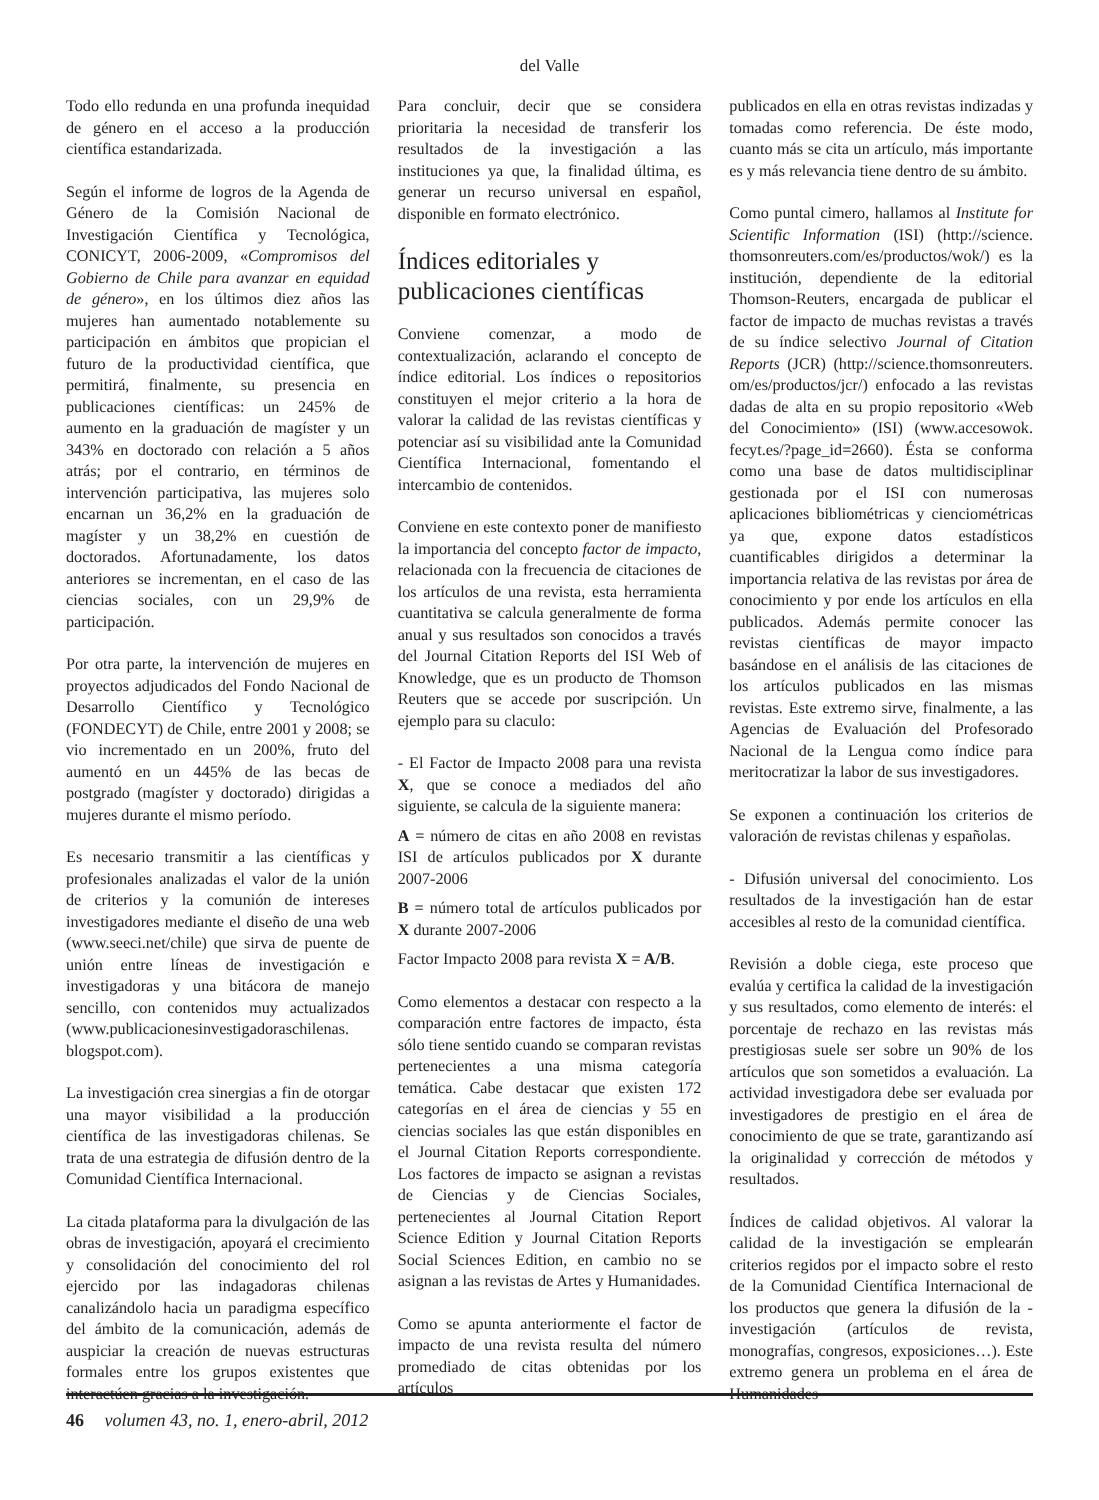del Valle
Todo ello redunda en una profunda inequidad de género en el acceso a la producción científica estandarizada.
Según el informe de logros de la Agenda de Género de la Comisión Nacional de Investigación Científica y Tecnológica, CONICYT, 2006-2009, «Compromisos del Gobierno de Chile para avanzar en equidad de género», en los últimos diez años las mujeres han aumentado notablemente su participación en ámbitos que propician el futuro de la productividad científica, que permitirá, finalmente, su presencia en publicaciones científicas: un 245% de aumento en la graduación de magíster y un 343% en doctorado con relación a 5 años atrás; por el contrario, en términos de intervención participativa, las mujeres solo encarnan un 36,2% en la graduación de magíster y un 38,2% en cuestión de doctorados. Afortunadamente, los datos anteriores se incrementan, en el caso de las ciencias sociales, con un 29,9% de participación.
Por otra parte, la intervención de mujeres en proyectos adjudicados del Fondo Nacional de Desarrollo Científico y Tecnológico (FONDECYT) de Chile, entre 2001 y 2008; se vio incrementado en un 200%, fruto del aumentó en un 445% de las becas de postgrado (magíster y doctorado) dirigidas a mujeres durante el mismo período.
Es necesario transmitir a las científicas y profesionales analizadas el valor de la unión de criterios y la comunión de intereses investigadores mediante el diseño de una web (www.seeci.net/chile) que sirva de puente de unión entre líneas de investigación e investigadoras y una bitácora de manejo sencillo, con contenidos muy actualizados (www.publicacionesinvestigadoraschilenas. blogspot.com).
La investigación crea sinergias a fin de otorgar una mayor visibilidad a la producción científica de las investigadoras chilenas. Se trata de una estrategia de difusión dentro de la Comunidad Científica Internacional.
La citada plataforma para la divulgación de las obras de investigación, apoyará el crecimiento y consolidación del conocimiento del rol ejercido por las indagadoras chilenas canalizándolo hacia un paradigma específico del ámbito de la comunicación, además de auspiciar la creación de nuevas estructuras formales entre los grupos existentes que interactúen gracias a la investigación.
Para concluir, decir que se considera prioritaria la necesidad de transferir los resultados de la investigación a las instituciones ya que, la finalidad última, es generar un recurso universal en español, disponible en formato electrónico.
Índices editoriales y publicaciones científicas
Conviene comenzar, a modo de contextualización, aclarando el concepto de índice editorial. Los índices o repositorios constituyen el mejor criterio a la hora de valorar la calidad de las revistas científicas y potenciar así su visibilidad ante la Comunidad Científica Internacional, fomentando el intercambio de contenidos.
Conviene en este contexto poner de manifiesto la importancia del concepto factor de impacto, relacionada con la frecuencia de citaciones de los artículos de una revista, esta herramienta cuantitativa se calcula generalmente de forma anual y sus resultados son conocidos a través del Journal Citation Reports del ISI Web of Knowledge, que es un producto de Thomson Reuters que se accede por suscripción. Un ejemplo para su claculo:
- El Factor de Impacto 2008 para una revista X, que se conoce a mediados del año siguiente, se calcula de la siguiente manera:
A = número de citas en año 2008 en revistas ISI de artículos publicados por X durante 2007-2006
B = número total de artículos publicados por X durante 2007-2006
Factor Impacto 2008 para revista X = A/B.
Como elementos a destacar con respecto a la comparación entre factores de impacto, ésta sólo tiene sentido cuando se comparan revistas pertenecientes a una misma categoría temática. Cabe destacar que existen 172 categorías en el área de ciencias y 55 en ciencias sociales las que están disponibles en el Journal Citation Reports correspondiente. Los factores de impacto se asignan a revistas de Ciencias y de Ciencias Sociales, pertenecientes al Journal Citation Report Science Edition y Journal Citation Reports Social Sciences Edition, en cambio no se asignan a las revistas de Artes y Humanidades.
Como se apunta anteriormente el factor de impacto de una revista resulta del número promediado de citas obtenidas por los artículos
publicados en ella en otras revistas indizadas y tomadas como referencia. De éste modo, cuanto más se cita un artículo, más importante es y más relevancia tiene dentro de su ámbito.
Como puntal cimero, hallamos al Institute for Scientific Information (ISI) (http://science. thomsonreuters.com/es/productos/wok/) es la institución, dependiente de la editorial Thomson-Reuters, encargada de publicar el factor de impacto de muchas revistas a través de su índice selectivo Journal of Citation Reports (JCR) (http://science.thomsonreuters. om/es/productos/jcr/) enfocado a las revistas dadas de alta en su propio repositorio «Web del Conocimiento» (ISI) (www.accesowok. fecyt.es/?page_id=2660). Ésta se conforma como una base de datos multidisciplinar gestionada por el ISI con numerosas aplicaciones bibliométricas y cienciométricas ya que, expone datos estadísticos cuantificables dirigidos a determinar la importancia relativa de las revistas por área de conocimiento y por ende los artículos en ella publicados. Además permite conocer las revistas científicas de mayor impacto basándose en el análisis de las citaciones de los artículos publicados en las mismas revistas. Este extremo sirve, finalmente, a las Agencias de Evaluación del Profesorado Nacional de la Lengua como índice para meritocratizar la labor de sus investigadores.
Se exponen a continuación los criterios de valoración de revistas chilenas y españolas.
- Difusión universal del conocimiento. Los resultados de la investigación han de estar accesibles al resto de la comunidad científica.
Revisión a doble ciega, este proceso que evalúa y certifica la calidad de la investigación y sus resultados, como elemento de interés: el porcentaje de rechazo en las revistas más prestigiosas suele ser sobre un 90% de los artículos que son sometidos a evaluación. La actividad investigadora debe ser evaluada por investigadores de prestigio en el área de conocimiento de que se trate, garantizando así la originalidad y corrección de métodos y resultados.
Índices de calidad objetivos. Al valorar la calidad de la investigación se emplearán criterios regidos por el impacto sobre el resto de la Comunidad Científica Internacional de los productos que genera la difusión de la - investigación (artículos de revista, monografías, congresos, exposiciones…). Este extremo genera un problema en el área de Humanidades
46 volumen 43, no. 1, enero-abril, 2012